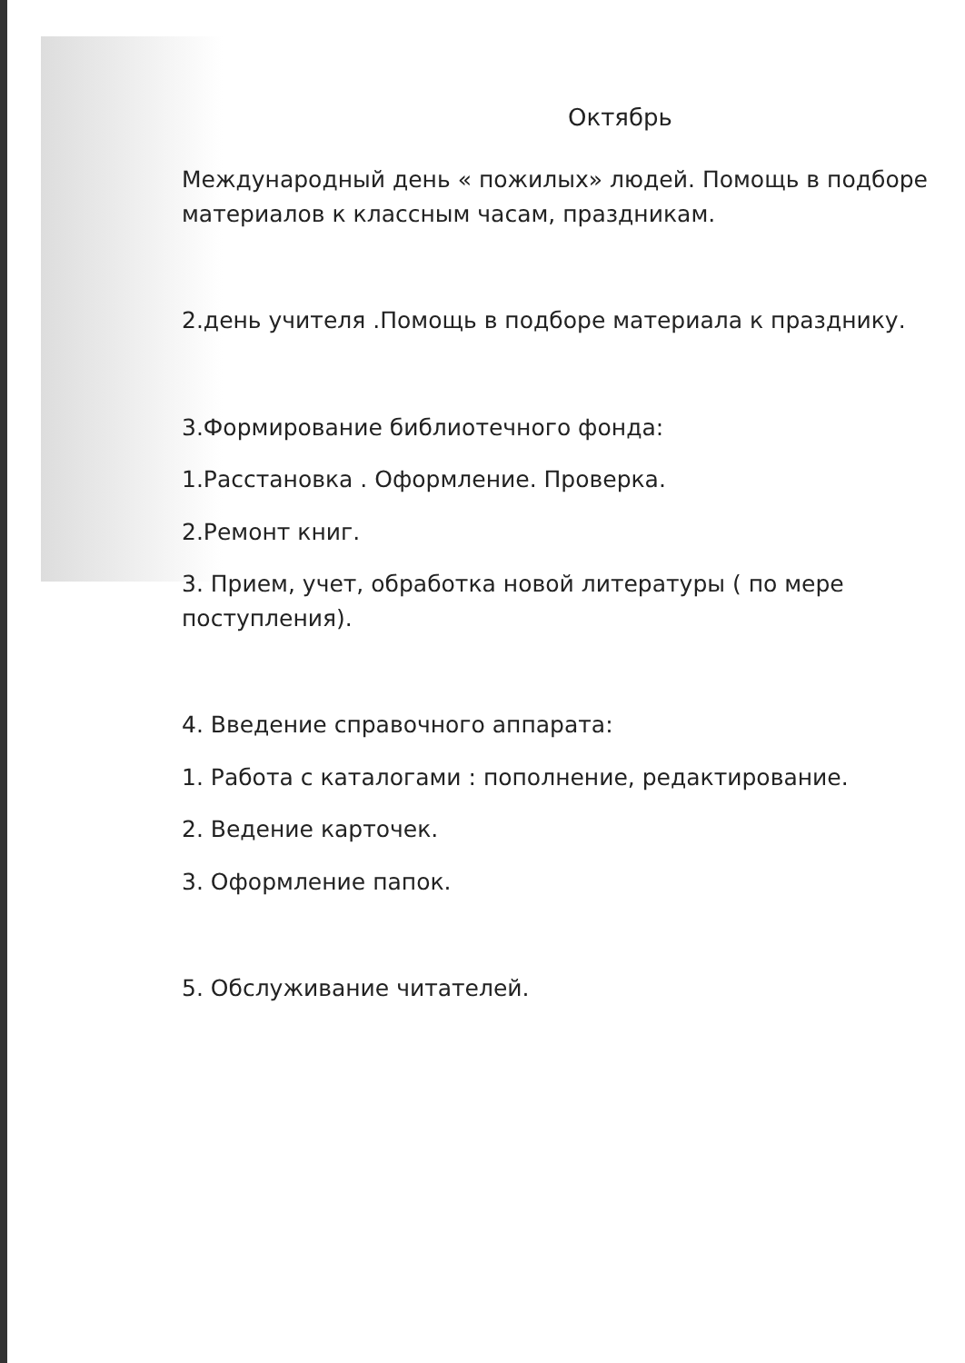Октябрь
Международный день « пожилых» людей. Помощь в подборе материалов к классным часам, праздникам.
2.день учителя .Помощь в подборе материала к празднику.
3.Формирование библиотечного фонда:
1.Расстановка . Оформление. Проверка.
2.Ремонт книг.
3. Прием, учет, обработка новой литературы ( по мере поступления).
4. Введение справочного аппарата:
1. Работа с каталогами : пополнение, редактирование.
2. Ведение карточек.
3. Оформление папок.
5. Обслуживание читателей.